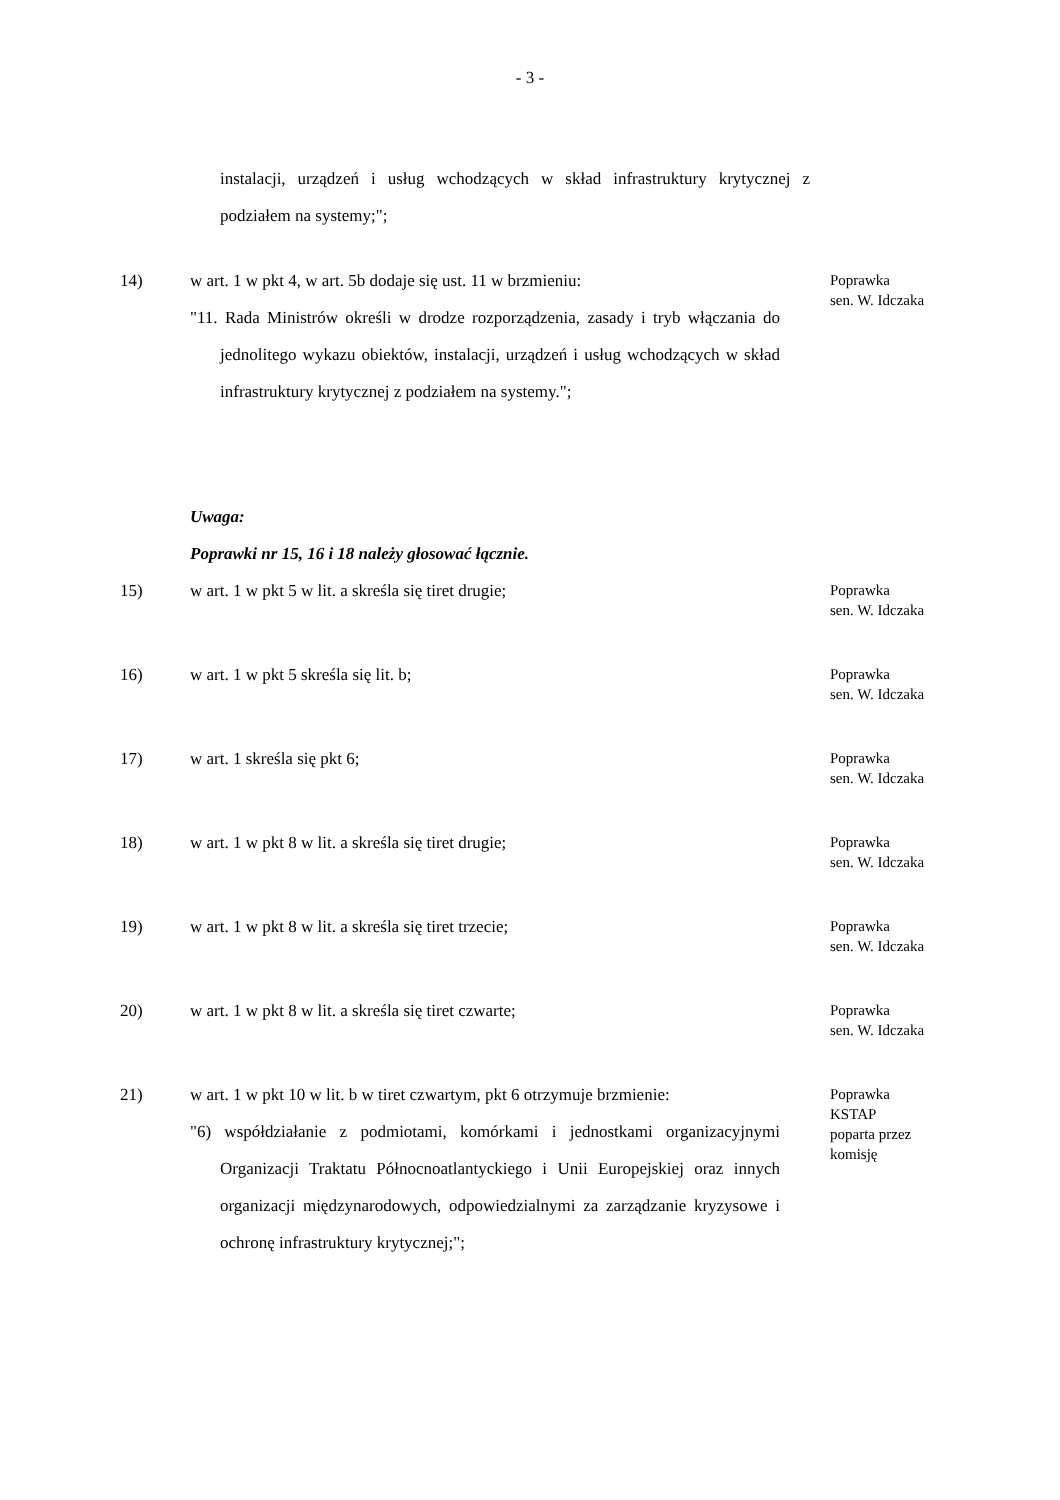- 3 -
instalacji, urządzeń i usług wchodzących w skład infrastruktury krytycznej z podziałem na systemy;";
14) w art. 1 w pkt 4, w art. 5b dodaje się ust. 11 w brzmieniu:
"11. Rada Ministrów określi w drodze rozporządzenia, zasady i tryb włączania do jednolitego wykazu obiektów, instalacji, urządzeń i usług wchodzących w skład infrastruktury krytycznej z podziałem na systemy.";
Poprawka
sen. W. Idczaka
Uwaga:
Poprawki nr 15, 16 i 18 należy głosować łącznie.
15) w art. 1 w pkt 5 w lit. a skreśla się tiret drugie;
Poprawka
sen. W. Idczaka
16) w art. 1 w pkt 5 skreśla się lit. b;
Poprawka
sen. W. Idczaka
17) w art. 1 skreśla się pkt 6;
Poprawka
sen. W. Idczaka
18) w art. 1 w pkt 8 w lit. a skreśla się tiret drugie;
Poprawka
sen. W. Idczaka
19) w art. 1 w pkt 8 w lit. a skreśla się tiret trzecie;
Poprawka
sen. W. Idczaka
20) w art. 1 w pkt 8 w lit. a skreśla się tiret czwarte;
Poprawka
sen. W. Idczaka
21) w art. 1 w pkt 10 w lit. b w tiret czwartym, pkt 6 otrzymuje brzmienie:
"6) współdziałanie z podmiotami, komórkami i jednostkami organizacyjnymi Organizacji Traktatu Północnoatlantyckiego i Unii Europejskiej oraz innych organizacji międzynarodowych, odpowiedzialnymi za zarządzanie kryzysowe i ochronę infrastruktury krytycznej;";
Poprawka
KSTAP
poparta przez
komisję